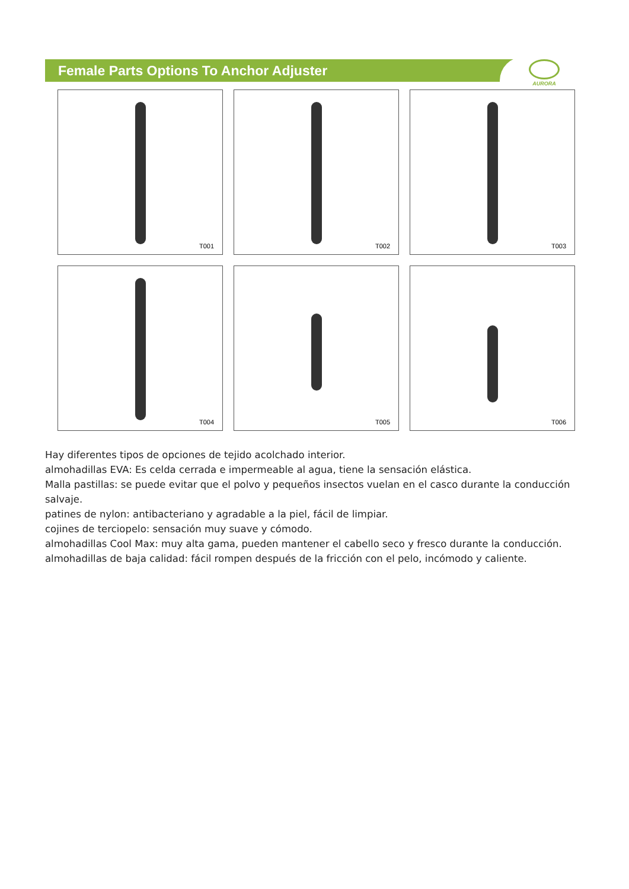Female Parts Options To Anchor Adjuster
AURORA
T001
T002
T003
T004
T005
T006
Hay diferentes tipos de opciones de tejido acolchado interior.
almohadillas EVA: Es celda cerrada e impermeable al agua, tiene la sensación elástica.
Malla pastillas: se puede evitar que el polvo y pequeños insectos vuelan en el casco durante la conducción salvaje.
patines de nylon: antibacteriano y agradable a la piel, fácil de limpiar.
cojines de terciopelo: sensación muy suave y cómodo.
almohadillas Cool Max: muy alta gama, pueden mantener el cabello seco y fresco durante la conducción.
almohadillas de baja calidad: fácil rompen después de la fricción con el pelo, incómodo y caliente.